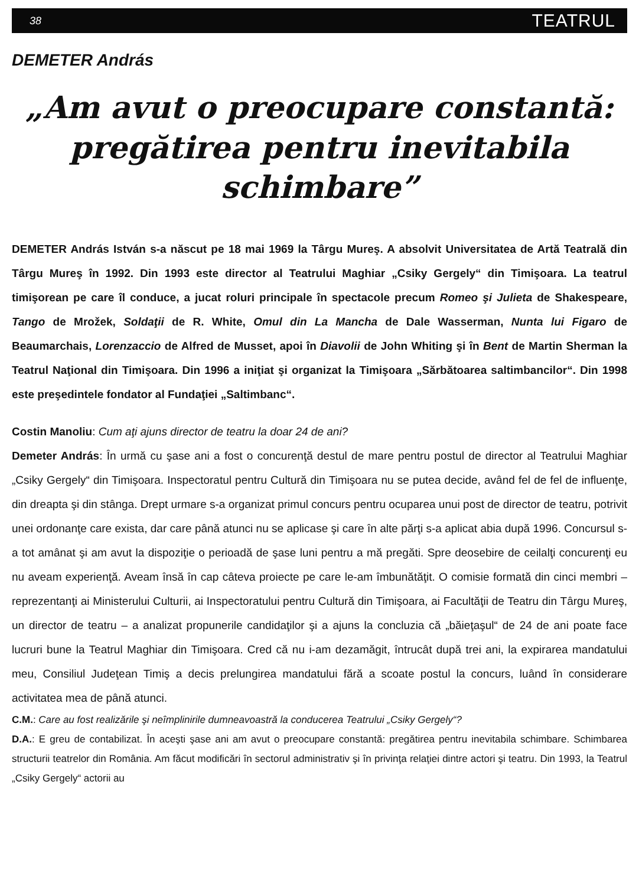38 TEATRUL
DEMETER András
„Am avut o preocupare constantă:
pregătirea pentru inevitabila schimbare”
DEMETER András István s-a născut pe 18 mai 1969 la Târgu Mureş. A absolvit Universitatea de Artă Teatrală din Târgu Mureş în 1992. Din 1993 este director al Teatrului Maghiar „Csiky Gergely“ din Timişoara. La teatrul timişorean pe care îl conduce, a jucat roluri principale în spectacole precum Romeo şi Julieta de Shakespeare, Tango de Mrožek, Soldaţii de R. White, Omul din La Mancha de Dale Wasserman, Nunta lui Figaro de Beaumarchais, Lorenzaccio de Alfred de Musset, apoi în Diavolii de John Whiting şi în Bent de Martin Sherman la Teatrul Naţional din Timişoara. Din 1996 a iniţiat şi organizat la Timişoara „Sărbătoarea saltimbancilor“. Din 1998 este preşedintele fondator al Fundaţiei „Saltimbanc“.
Costin Manoliu: Cum aţi ajuns director de teatru la doar 24 de ani?
Demeter András: În urmă cu şase ani a fost o concurenţă destul de mare pentru postul de director al Teatrului Maghiar „Csiky Gergely“ din Timişoara. Inspectoratul pentru Cultură din Timişoara nu se putea decide, având fel de fel de influenţe, din dreapta şi din stânga. Drept urmare s-a organizat primul concurs pentru ocuparea unui post de director de teatru, potrivit unei ordonanţe care exista, dar care până atunci nu se aplicase şi care în alte părţi s-a aplicat abia după 1996. Concursul s-a tot amânat şi am avut la dispoziţie o perioadă de şase luni pentru a mă pregăti. Spre deosebire de ceilalţi concurenţi eu nu aveam experienţă. Aveam însă în cap câteva proiecte pe care le-am îmbunătăţit. O comisie formată din cinci membri – reprezentanţi ai Ministerului Culturii, ai Inspectoratului pentru Cultură din Timişoara, ai Facultăţii de Teatru din Târgu Mureş, un director de teatru – a analizat propunerile candidaţilor şi a ajuns la concluzia că „băieţaşul“ de 24 de ani poate face lucruri bune la Teatrul Maghiar din Timişoara. Cred că nu i-am dezamăgit, întrucât după trei ani, la expirarea mandatului meu, Consiliul Judeţean Timiş a decis prelungirea mandatului fără a scoate postul la concurs, luând în considerare activitatea mea de până atunci.
C.M.: Care au fost realizările şi neîmplinirile dumneavoastră la conducerea Teatrului „Csiky Gergely“?
D.A.: E greu de contabilizat. În aceşti şase ani am avut o preocupare constantă: pregătirea pentru inevitabila schimbare. Schimbarea structurii teatrelor din România. Am făcut modificări în sectorul administrativ şi în privinţa relaţiei dintre actori şi teatru. Din 1993, la Teatrul „Csiky Gergely“ actorii au